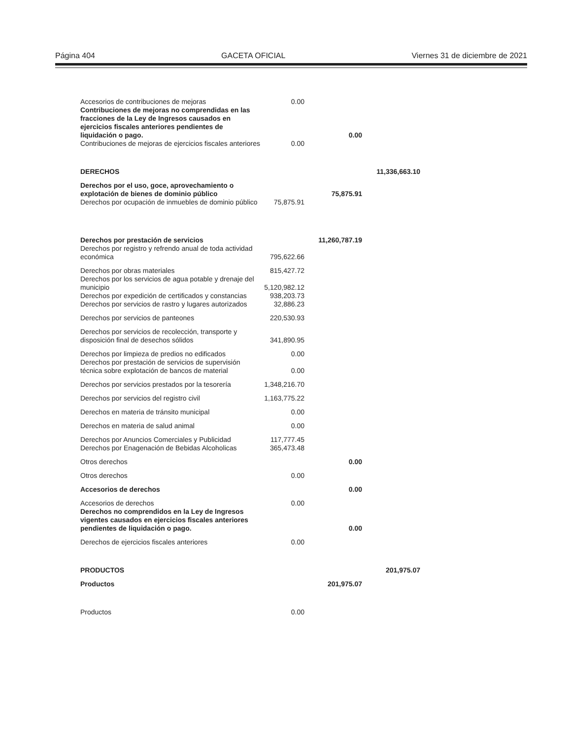Página 404 GACETA OFICIAL Viernes 31 de diciembre de 2021
| Accesorios de contribuciones de mejoras | 0.00 | | |
| Contribuciones de mejoras no comprendidas en las fracciones de la Ley de Ingresos causados en ejercicios fiscales anteriores pendientes de liquidación o pago. | | 0.00 | |
| Contribuciones de mejoras de ejercicios fiscales anteriores | 0.00 | | |
| DERECHOS | | | 11,336,663.10 |
| Derechos por el uso, goce, aprovechamiento o explotación de bienes de dominio público | | 75,875.91 | |
| Derechos por ocupación de inmuebles de dominio público | 75,875.91 | | |
| Derechos por prestación de servicios | | 11,260,787.19 | |
| Derechos por registro y refrendo anual de toda actividad económica | 795,622.66 | | |
| Derechos por obras materiales | 815,427.72 | | |
| Derechos por los servicios de agua potable y drenaje del municipio | 5,120,982.12 | | |
| Derechos por expedición de certificados y constancias | 938,203.73 | | |
| Derechos por servicios de rastro y lugares autorizados | 32,886.23 | | |
| Derechos por servicios de panteones | 220,530.93 | | |
| Derechos por servicios de recolección, transporte y disposición final de desechos sólidos | 341,890.95 | | |
| Derechos por limpieza de predios no edificados | 0.00 | | |
| Derechos por prestación de servicios de supervisión técnica sobre explotación de bancos de material | 0.00 | | |
| Derechos por servicios prestados por la tesorería | 1,348,216.70 | | |
| Derechos por servicios del registro civil | 1,163,775.22 | | |
| Derechos en materia de tránsito municipal | 0.00 | | |
| Derechos en materia de salud animal | 0.00 | | |
| Derechos por Anuncios Comerciales y Publicidad | 117,777.45 | | |
| Derechos por Enagenación de Bebidas Alcoholicas | 365,473.48 | | |
| Otros derechos | | 0.00 | |
| Otros derechos | 0.00 | | |
| Accesorios de derechos | | 0.00 | |
| Accesorios de derechos | 0.00 | | |
| Derechos no comprendidos en la Ley de Ingresos vigentes causados en ejercicios fiscales anteriores pendientes de liquidación o pago. | | 0.00 | |
| Derechos de ejercicios fiscales anteriores | 0.00 | | |
| PRODUCTOS | | | 201,975.07 |
| Productos | | 201,975.07 | |
| Productos | 0.00 | | |